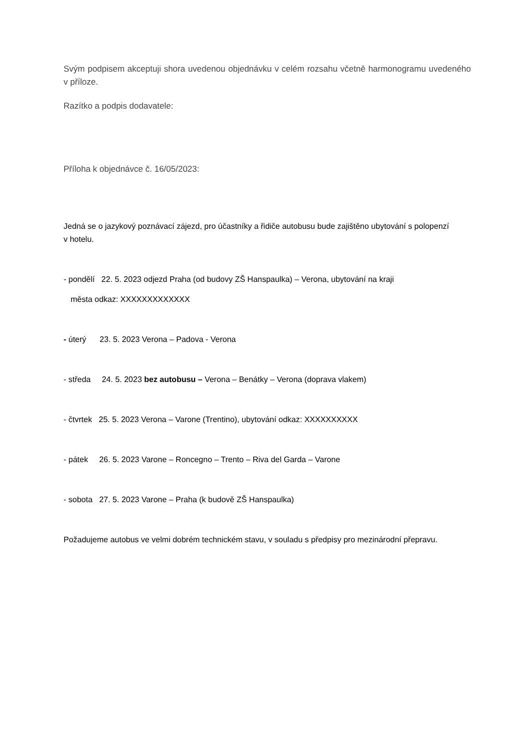Svým podpisem akceptuji shora uvedenou objednávku v celém rozsahu včetně harmonogramu uvedeného v příloze.
Razítko a podpis dodavatele:
Příloha k objednávce č. 16/05/2023:
Jedná se o jazykový poznávací zájezd, pro účastníky a řidiče autobusu bude zajištěno ubytování s polopenzí v hotelu.
- pondělí 22. 5. 2023 odjezd Praha (od budovy ZŠ Hanspaulka) – Verona, ubytování na kraji
města odkaz: XXXXXXXXXXXXX
- úterý 23. 5. 2023 Verona – Padova - Verona
- středa 24. 5. 2023 bez autobusu – Verona – Benátky – Verona (doprava vlakem)
- čtvrtek 25. 5. 2023 Verona – Varone (Trentino), ubytování odkaz: XXXXXXXXXX
- pátek 26. 5. 2023 Varone – Roncegno – Trento – Riva del Garda – Varone
- sobota 27. 5. 2023 Varone – Praha (k budově ZŠ Hanspaulka)
Požadujeme autobus ve velmi dobrém technickém stavu, v souladu s předpisy pro mezinárodní přepravu.